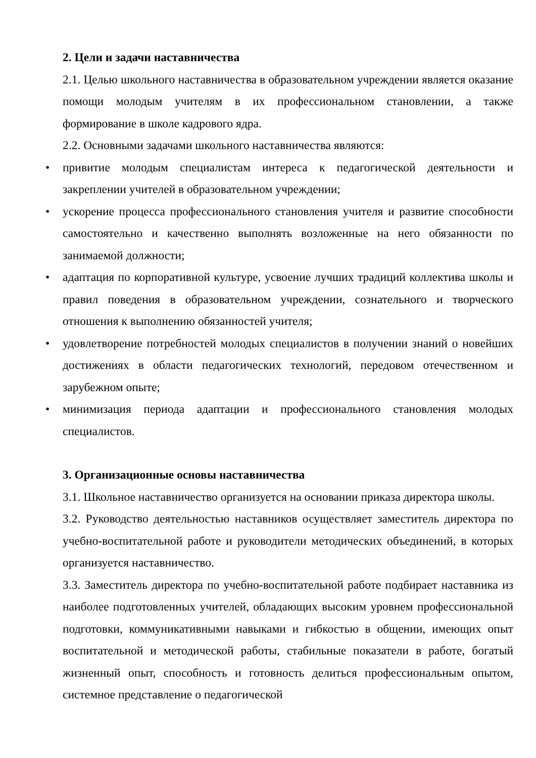2. Цели и задачи наставничества
2.1. Целью школьного наставничества в образовательном учреждении является оказание помощи молодым учителям в их профессиональном становлении, а также формирование в школе кадрового ядра.
2.2. Основными задачами школьного наставничества являются:
• привитие молодым специалистам интереса к педагогической деятельности и закреплении учителей в образовательном учреждении;
• ускорение процесса профессионального становления учителя и развитие способности самостоятельно и качественно выполнять возложенные на него обязанности по занимаемой должности;
• адаптация по корпоративной культуре, усвоение лучших традиций коллектива школы и правил поведения в образовательном учреждении, сознательного и творческого отношения к выполнению обязанностей учителя;
• удовлетворение потребностей молодых специалистов в получении знаний о новейших достижениях в области педагогических технологий, передовом отечественном и зарубежном опыте;
• минимизация периода адаптации и профессионального становления молодых специалистов.
3. Организационные основы наставничества
3.1. Школьное наставничество организуется на основании приказа директора школы.
3.2. Руководство деятельностью наставников осуществляет заместитель директора по учебно-воспитательной работе и руководители методических объединений, в которых организуется наставничество.
3.3. Заместитель директора по учебно-воспитательной работе подбирает наставника из наиболее подготовленных учителей, обладающих высоким уровнем профессиональной подготовки, коммуникативными навыками и гибкостью в общении, имеющих опыт воспитательной и методической работы, стабильные показатели в работе, богатый жизненный опыт, способность и готовность делиться профессиональным опытом, системное представление о педагогической